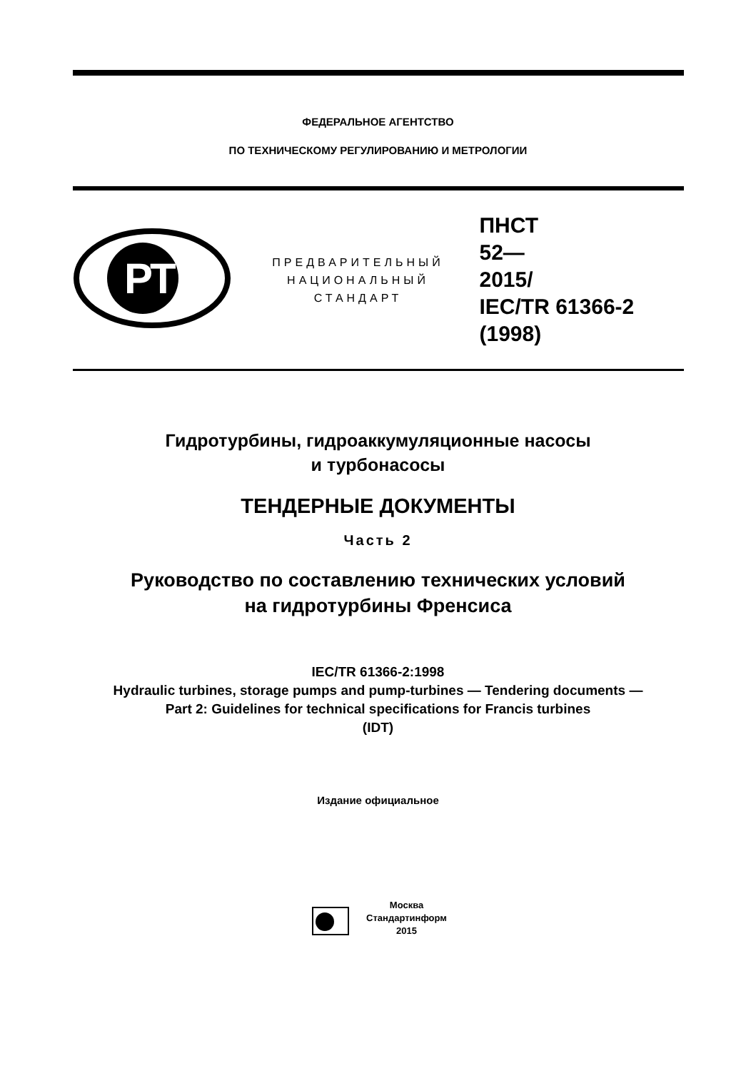ФЕДЕРАЛЬНОЕ АГЕНТСТВО
ПО ТЕХНИЧЕСКОМУ РЕГУЛИРОВАНИЮ И МЕТРОЛОГИИ
P
T
ПРЕДВАРИТЕЛЬНЫЙ
НАЦИОНАЛЬНЫЙ
СТАНДАРТ
ПНСТ
52—
2015/
IEC/TR 61366-2
(1998)
Гидротурбины, гидроаккумуляционные насосы
и турбонасосы
ТЕНДЕРНЫЕ ДОКУМЕНТЫ
Часть 2
Руководство по составлению технических условий
на гидротурбины Френсиса
IEC/TR 61366-2:1998
Hydraulic turbines, storage pumps and pump-turbines — Tendering documents —
Part 2: Guidelines for technical specifications for Francis turbines
(IDT)
Издание официальное
Москва
Стандартинформ
2015